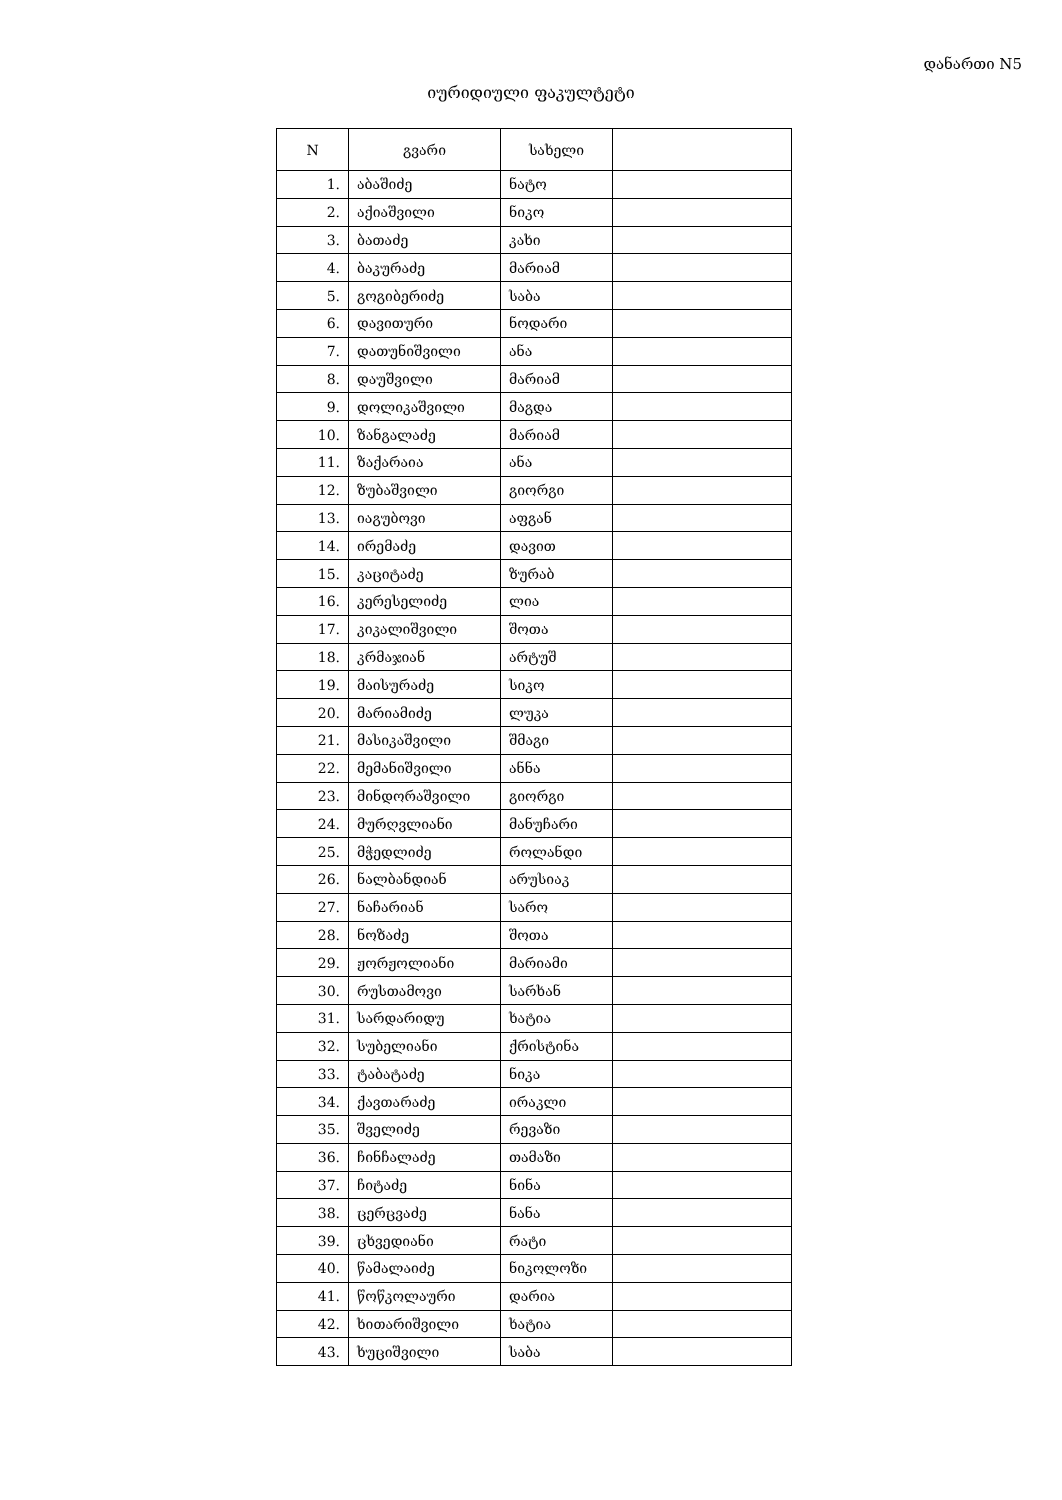დანართი N5
იურიდიული ფაკულტეტი
| N | გვარი | სახელი | |
| --- | --- | --- | --- |
| 1. | აბაშიძე | ნატო | |
| 2. | აქიაშვილი | ნიკო | |
| 3. | ბათაძე | კახი | |
| 4. | ბაკურაძე | მარიამ | |
| 5. | გოგიბერიძე | საბა | |
| 6. | დავითური | ნოდარი | |
| 7. | დათუნიშვილი | ანა | |
| 8. | დაუშვილი | მარიამ | |
| 9. | დოლიკაშვილი | მაგდა | |
| 10. | ზანგალაძე | მარიამ | |
| 11. | ზაქარაია | ანა | |
| 12. | ზუბაშვილი | გიორგი | |
| 13. | იაგუბოვი | აფგან | |
| 14. | ირემაძე | დავით | |
| 15. | კაციტაძე | ზურაბ | |
| 16. | კერესელიძე | ლია | |
| 17. | კიკალიშვილი | შოთა | |
| 18. | კრმაჯიან | არტუშ | |
| 19. | მაისურაძე | სიკო | |
| 20. | მარიამიძე | ლუკა | |
| 21. | მასიკაშვილი | შმაგი | |
| 22. | მემანიშვილი | ანნა | |
| 23. | მინდორაშვილი | გიორგი | |
| 24. | მურღვლიანი | მანუჩარი | |
| 25. | მჭედლიძე | როლანდი | |
| 26. | ნალბანდიან | არუსიაკ | |
| 27. | ნაჩარიან | სარო | |
| 28. | ნოზაძე | შოთა | |
| 29. | ჟორჟოლიანი | მარიამი | |
| 30. | რუსთამოვი | სარხან | |
| 31. | სარდარიდუ | ხატია | |
| 32. | სუბელიანი | ქრისტინა | |
| 33. | ტაბატაძე | ნიკა | |
| 34. | ქავთარაძე | ირაკლი | |
| 35. | შველიძე | რევაზი | |
| 36. | ჩინჩალაძე | თამაზი | |
| 37. | ჩიტაძე | ნინა | |
| 38. | ცერცვაძე | ნანა | |
| 39. | ცხვედიანი | რატი | |
| 40. | წამალაიძე | ნიკოლოზი | |
| 41. | წოწკოლაური | დარია | |
| 42. | ხითარიშვილი | ხატია | |
| 43. | ხუციშვილი | საბა | |